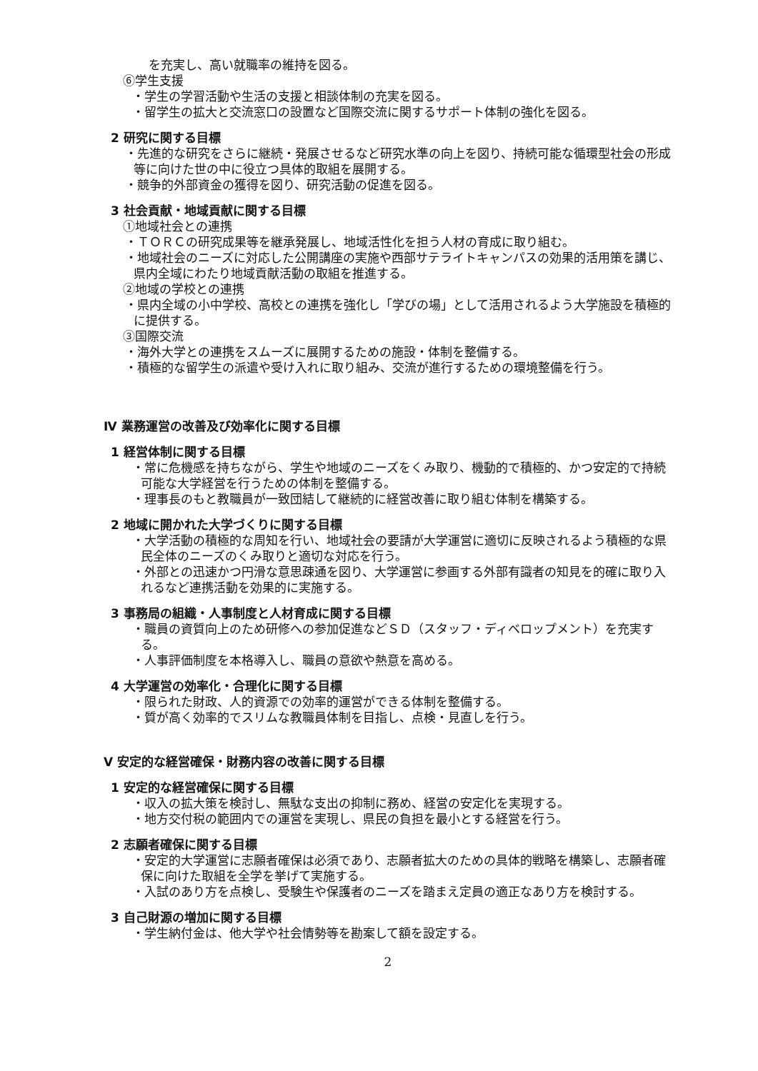を充実し、高い就職率の維持を図る。
⑥学生支援
・学生の学習活動や生活の支援と相談体制の充実を図る。
・留学生の拡大と交流窓口の設置など国際交流に関するサポート体制の強化を図る。
2 研究に関する目標
・先進的な研究をさらに継続・発展させるなど研究水準の向上を図り、持続可能な循環型社会の形成等に向けた世の中に役立つ具体的取組を展開する。
・競争的外部資金の獲得を図り、研究活動の促進を図る。
3 社会貢献・地域貢献に関する目標
①地域社会との連携
・ＴＯＲＣの研究成果等を継承発展し、地域活性化を担う人材の育成に取り組む。
・地域社会のニーズに対応した公開講座の実施や西部サテライトキャンパスの効果的活用策を講じ、県内全域にわたり地域貢献活動の取組を推進する。
②地域の学校との連携
・県内全域の小中学校、高校との連携を強化し「学びの場」として活用されるよう大学施設を積極的に提供する。
③国際交流
・海外大学との連携をスムーズに展開するための施設・体制を整備する。
・積極的な留学生の派遣や受け入れに取り組み、交流が進行するための環境整備を行う。
Ⅳ 業務運営の改善及び効率化に関する目標
1 経営体制に関する目標
・常に危機感を持ちながら、学生や地域のニーズをくみ取り、機動的で積極的、かつ安定的で持続可能な大学経営を行うための体制を整備する。
・理事長のもと教職員が一致団結して継続的に経営改善に取り組む体制を構築する。
2 地域に開かれた大学づくりに関する目標
・大学活動の積極的な周知を行い、地域社会の要請が大学運営に適切に反映されるよう積極的な県民全体のニーズのくみ取りと適切な対応を行う。
・外部との迅速かつ円滑な意思疎通を図り、大学運営に参画する外部有識者の知見を的確に取り入れるなど連携活動を効果的に実施する。
3 事務局の組織・人事制度と人材育成に関する目標
・職員の資質向上のため研修への参加促進などＳＤ（スタッフ・ディベロップメント）を充実する。
・人事評価制度を本格導入し、職員の意欲や熱意を高める。
4 大学運営の効率化・合理化に関する目標
・限られた財政、人的資源での効率的運営ができる体制を整備する。
・質が高く効率的でスリムな教職員体制を目指し、点検・見直しを行う。
Ⅴ 安定的な経営確保・財務内容の改善に関する目標
1 安定的な経営確保に関する目標
・収入の拡大策を検討し、無駄な支出の抑制に務め、経営の安定化を実現する。
・地方交付税の範囲内での運営を実現し、県民の負担を最小とする経営を行う。
2 志願者確保に関する目標
・安定的大学運営に志願者確保は必須であり、志願者拡大のための具体的戦略を構築し、志願者確保に向けた取組を全学を挙げて実施する。
・入試のあり方を点検し、受験生や保護者のニーズを踏まえ定員の適正なあり方を検討する。
3 自己財源の増加に関する目標
・学生納付金は、他大学や社会情勢等を勘案して額を設定する。
2